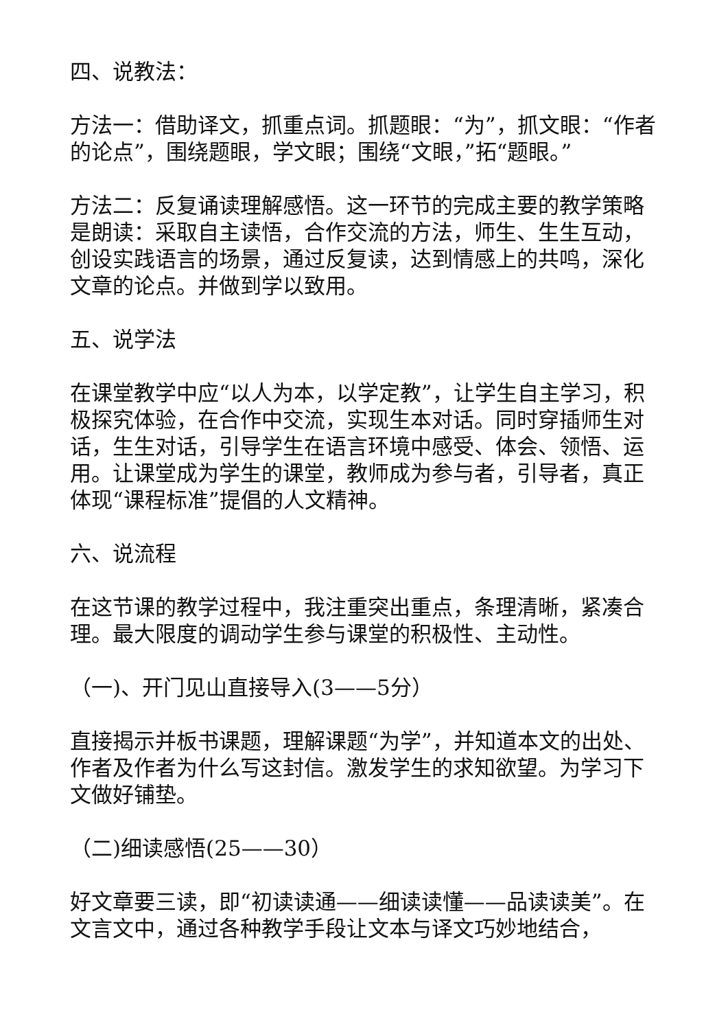四、说教法：
方法一：借助译文，抓重点词。抓题眼：“为”，抓文眼：“作者的论点”，围绕题眼，学文眼；围绕“文眼，”拓“题眼。”
方法二：反复诵读理解感悟。这一环节的完成主要的教学策略是朗读：采取自主读悟，合作交流的方法，师生、生生互动，创设实践语言的场景，通过反复读，达到情感上的共鸣，深化文章的论点。并做到学以致用。
五、说学法
在课堂教学中应“以人为本，以学定教”，让学生自主学习，积极探究体验，在合作中交流，实现生本对话。同时穿插师生对话，生生对话，引导学生在语言环境中感受、体会、领悟、运用。让课堂成为学生的课堂，教师成为参与者，引导者，真正体现“课程标准”提倡的人文精神。
六、说流程
在这节课的教学过程中，我注重突出重点，条理清晰，紧凑合理。最大限度的调动学生参与课堂的积极性、主动性。
（一)、开门见山直接导入(3——5分）
直接揭示并板书课题，理解课题“为学”，并知道本文的出处、作者及作者为什么写这封信。激发学生的求知欲望。为学习下文做好铺垫。
（二)细读感悟(25——30）
好文章要三读，即“初读读通——细读读懂——品读读美”。在文言文中，通过各种教学手段让文本与译文巧妙地结合，